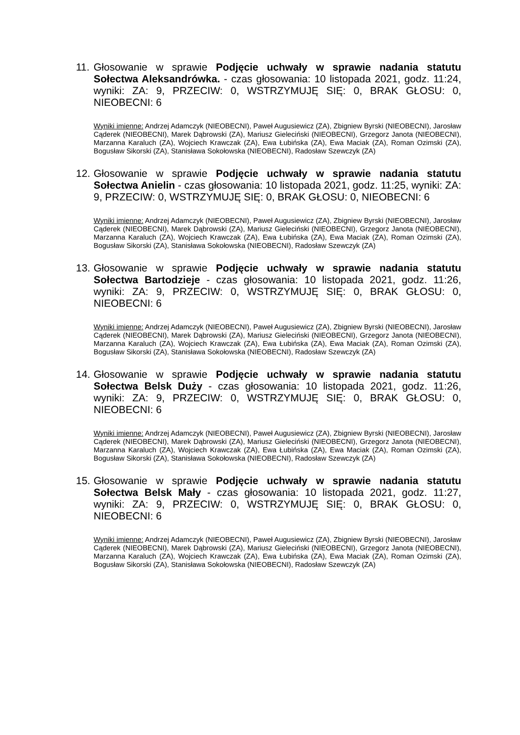11.
Głosowanie w sprawie Podjęcie uchwały w sprawie nadania statutu Sołectwa Aleksandrówka. - czas głosowania: 10 listopada 2021, godz. 11:24, wyniki: ZA: 9, PRZECIW: 0, WSTRZYMUJĘ SIĘ: 0, BRAK GŁOSU: 0, NIEOBECNI: 6
Wyniki imienne: Andrzej Adamczyk (NIEOBECNI), Paweł Augusiewicz (ZA), Zbigniew Byrski (NIEOBECNI), Jarosław Cąderek (NIEOBECNI), Marek Dąbrowski (ZA), Mariusz Gieleciński (NIEOBECNI), Grzegorz Janota (NIEOBECNI), Marzanna Karaluch (ZA), Wojciech Krawczak (ZA), Ewa Łubińska (ZA), Ewa Maciak (ZA), Roman Ozimski (ZA), Bogusław Sikorski (ZA), Stanisława Sokołowska (NIEOBECNI), Radosław Szewczyk (ZA)
12.
Głosowanie w sprawie Podjęcie uchwały w sprawie nadania statutu Sołectwa Anielin - czas głosowania: 10 listopada 2021, godz. 11:25, wyniki: ZA: 9, PRZECIW: 0, WSTRZYMUJĘ SIĘ: 0, BRAK GŁOSU: 0, NIEOBECNI: 6
Wyniki imienne: Andrzej Adamczyk (NIEOBECNI), Paweł Augusiewicz (ZA), Zbigniew Byrski (NIEOBECNI), Jarosław Cąderek (NIEOBECNI), Marek Dąbrowski (ZA), Mariusz Gieleciński (NIEOBECNI), Grzegorz Janota (NIEOBECNI), Marzanna Karaluch (ZA), Wojciech Krawczak (ZA), Ewa Łubińska (ZA), Ewa Maciak (ZA), Roman Ozimski (ZA), Bogusław Sikorski (ZA), Stanisława Sokołowska (NIEOBECNI), Radosław Szewczyk (ZA)
13.
Głosowanie w sprawie Podjęcie uchwały w sprawie nadania statutu Sołectwa Bartodzieje - czas głosowania: 10 listopada 2021, godz. 11:26, wyniki: ZA: 9, PRZECIW: 0, WSTRZYMUJĘ SIĘ: 0, BRAK GŁOSU: 0, NIEOBECNI: 6
Wyniki imienne: Andrzej Adamczyk (NIEOBECNI), Paweł Augusiewicz (ZA), Zbigniew Byrski (NIEOBECNI), Jarosław Cąderek (NIEOBECNI), Marek Dąbrowski (ZA), Mariusz Gieleciński (NIEOBECNI), Grzegorz Janota (NIEOBECNI), Marzanna Karaluch (ZA), Wojciech Krawczak (ZA), Ewa Łubińska (ZA), Ewa Maciak (ZA), Roman Ozimski (ZA), Bogusław Sikorski (ZA), Stanisława Sokołowska (NIEOBECNI), Radosław Szewczyk (ZA)
14.
Głosowanie w sprawie Podjęcie uchwały w sprawie nadania statutu Sołectwa Belsk Duży - czas głosowania: 10 listopada 2021, godz. 11:26, wyniki: ZA: 9, PRZECIW: 0, WSTRZYMUJĘ SIĘ: 0, BRAK GŁOSU: 0, NIEOBECNI: 6
Wyniki imienne: Andrzej Adamczyk (NIEOBECNI), Paweł Augusiewicz (ZA), Zbigniew Byrski (NIEOBECNI), Jarosław Cąderek (NIEOBECNI), Marek Dąbrowski (ZA), Mariusz Gieleciński (NIEOBECNI), Grzegorz Janota (NIEOBECNI), Marzanna Karaluch (ZA), Wojciech Krawczak (ZA), Ewa Łubińska (ZA), Ewa Maciak (ZA), Roman Ozimski (ZA), Bogusław Sikorski (ZA), Stanisława Sokołowska (NIEOBECNI), Radosław Szewczyk (ZA)
15.
Głosowanie w sprawie Podjęcie uchwały w sprawie nadania statutu Sołectwa Belsk Mały - czas głosowania: 10 listopada 2021, godz. 11:27, wyniki: ZA: 9, PRZECIW: 0, WSTRZYMUJĘ SIĘ: 0, BRAK GŁOSU: 0, NIEOBECNI: 6
Wyniki imienne: Andrzej Adamczyk (NIEOBECNI), Paweł Augusiewicz (ZA), Zbigniew Byrski (NIEOBECNI), Jarosław Cąderek (NIEOBECNI), Marek Dąbrowski (ZA), Mariusz Gieleciński (NIEOBECNI), Grzegorz Janota (NIEOBECNI), Marzanna Karaluch (ZA), Wojciech Krawczak (ZA), Ewa Łubińska (ZA), Ewa Maciak (ZA), Roman Ozimski (ZA), Bogusław Sikorski (ZA), Stanisława Sokołowska (NIEOBECNI), Radosław Szewczyk (ZA)